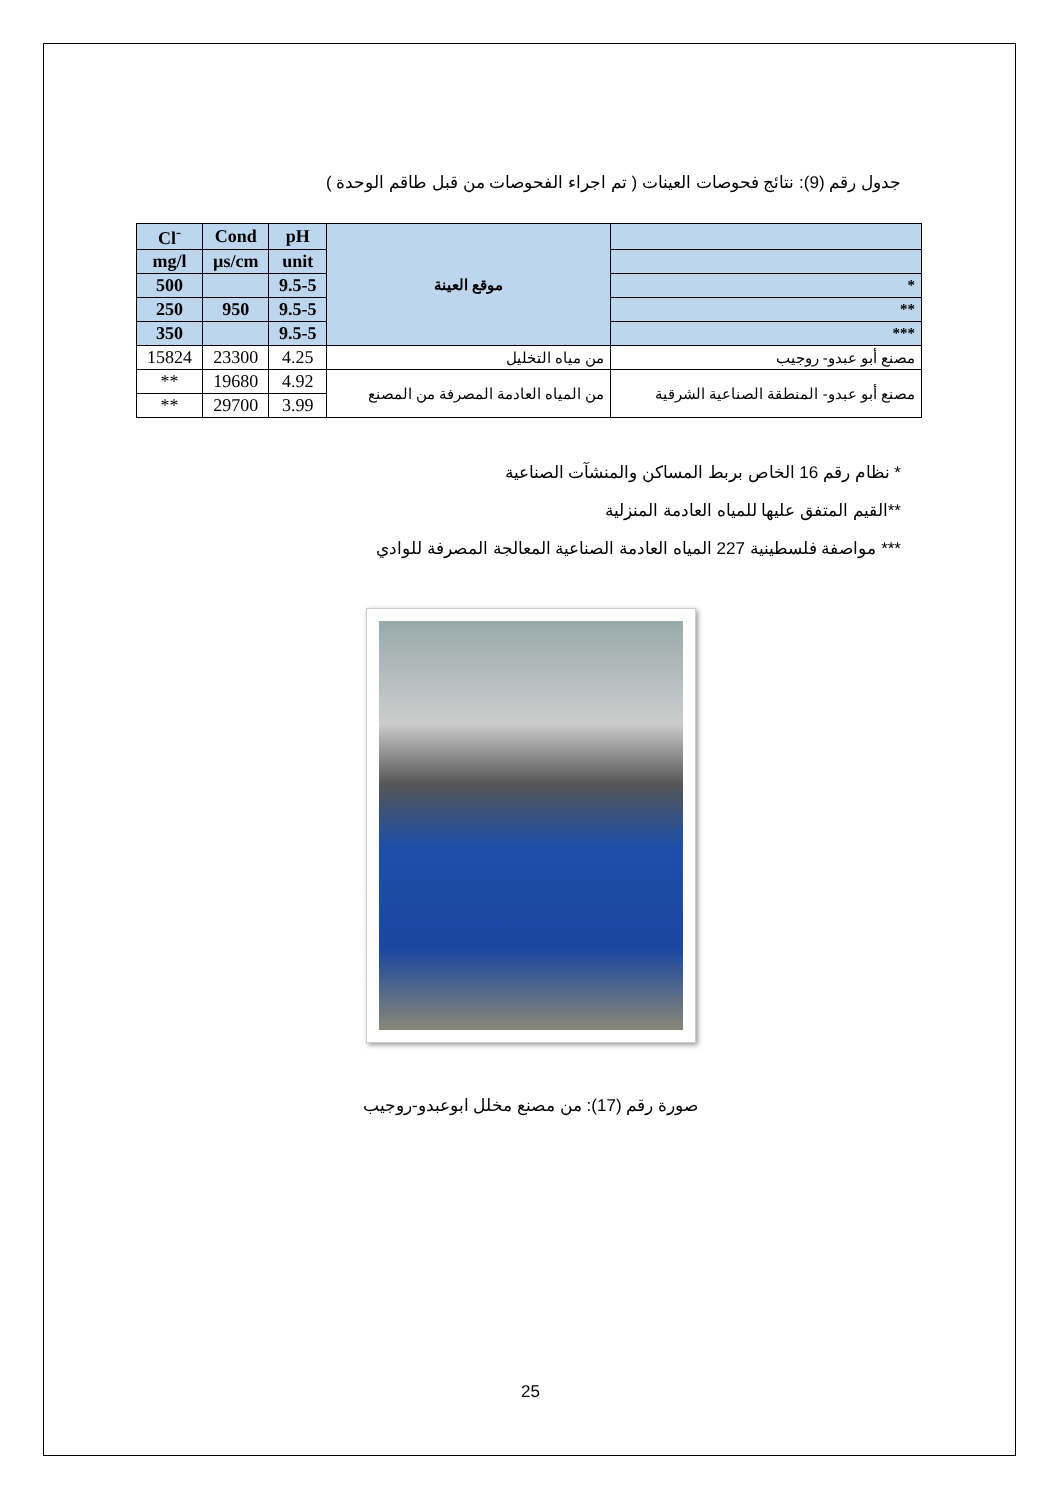جدول رقم (9): نتائج فحوصات العينات ( تم اجراء الفحوصات من قبل طاقم الوحدة )
| Cl<sup>-</sup> | Cond | pH | موقع العينة | |
| mg/l | µs/cm | unit | | |
| 500 | | 9.5-5 | | * |
| 250 | 950 | 9.5-5 | | ** |
| 350 | | 9.5-5 | | *** |
| 15824 | 23300 | 4.25 | من مياه التخليل | مصنع أبو عبدو- روجيب |
| ** | 19680 | 4.92 | من المياه العادمة المصرفة من المصنع | مصنع أبو عبدو- المنطقة الصناعية الشرقية |
| ** | 29700 | 3.99 | | |
* نظام رقم 16 الخاص بربط المساكن والمنشآت الصناعية
**القيم المتفق عليها للمياه العادمة المنزلية
*** مواصفة فلسطينية 227 المياه العادمة الصناعية المعالجة المصرفة للوادي
صورة رقم (17): من مصنع مخلل ابوعبدو-روجيب
25